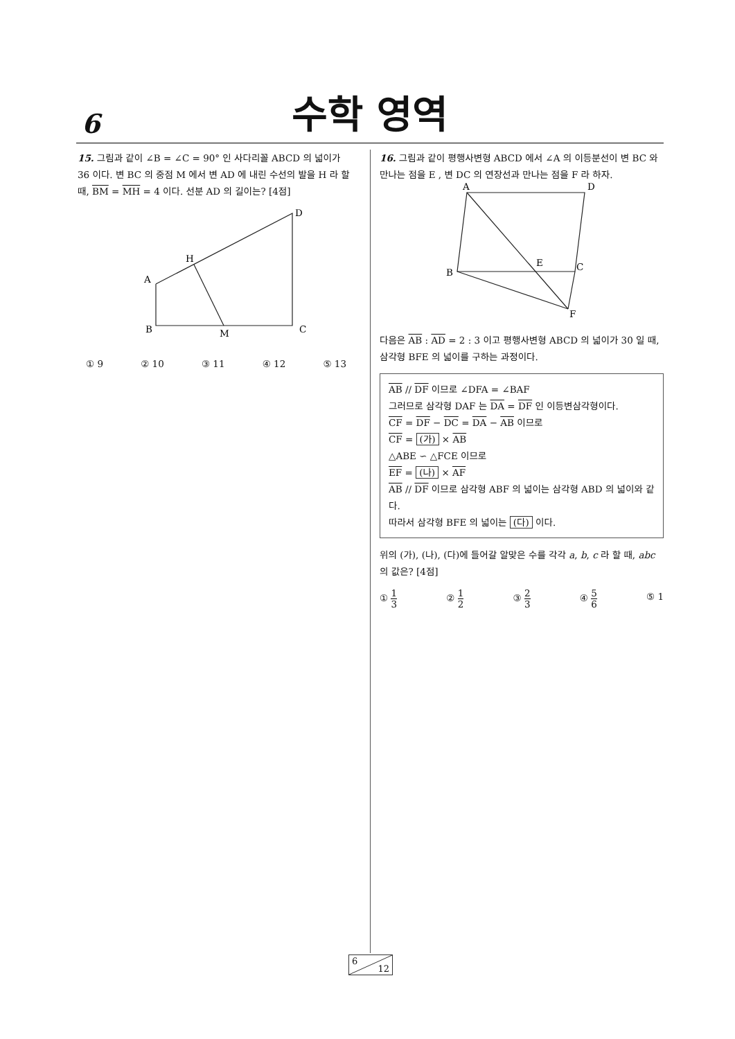6
수학 영역
15. 그림과 같이 ∠B = ∠C = 90° 인 사다리꼴 ABCD 의 넓이가 36 이다. 변 BC 의 중점 M 에서 변 AD 에 내린 수선의 발을 H 라 할 때, BM = MH = 4 이다. 선분 AD 의 길이는? [4점]
A
B
C
D
H
M
① 9 ② 10 ③ 11 ④ 12 ⑤ 13
16. 그림과 같이 평행사변형 ABCD 에서 ∠A 의 이등분선이 변 BC 와 만나는 점을 E , 변 DC 의 연장선과 만나는 점을 F 라 하자.
A
D
B
C
E
F
다음은 AB : AD = 2 : 3 이고 평행사변형 ABCD 의 넓이가 30 일 때, 삼각형 BFE 의 넓이를 구하는 과정이다.
AB // DF 이므로 ∠DFA = ∠BAF
그러므로 삼각형 DAF 는 DA = DF 인 이등변삼각형이다.
CF = DF − DC = DA − AB 이므로
CF = (가) × AB
△ABE ∽ △FCE 이므로
EF = (나) × AF
AB // DF 이므로 삼각형 ABF 의 넓이는 삼각형 ABD 의 넓이와 같다.
따라서 삼각형 BFE 의 넓이는 (다) 이다.
위의 (가), (나), (다)에 들어갈 알맞은 수를 각각 a, b, c 라 할 때, abc 의 값은? [4점]
① 1 3 ② 1 2 ③ 2 3 ④ 5 6 ⑤ 1
6
12